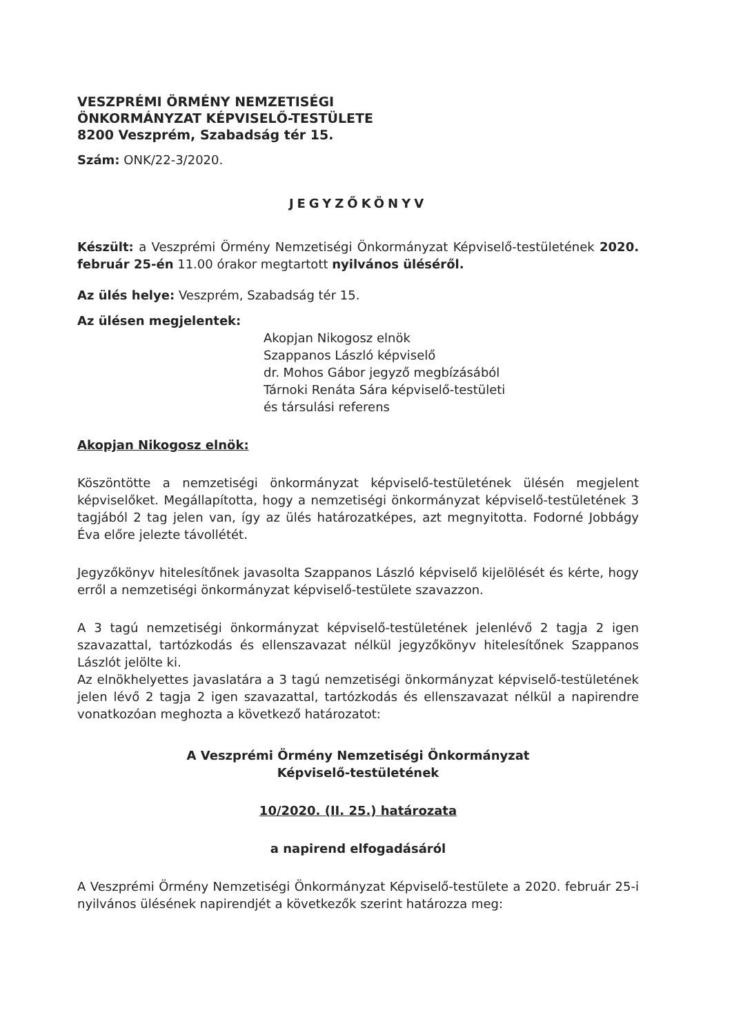VESZPRÉMI ÖRMÉNY NEMZETISÉGI
ÖNKORMÁNYZAT KÉPVISELŐ-TESTÜLETE
8200 Veszprém, Szabadság tér 15.
Szám: ONK/22-3/2020.
JEGYZŐKÖNYV
Készült: a Veszprémi Örmény Nemzetiségi Önkormányzat Képviselő-testületének 2020. február 25-én 11.00 órakor megtartott nyilvános üléséről.
Az ülés helye: Veszprém, Szabadság tér 15.
Az ülésen megjelentek:
Akopjan Nikogosz elnök
Szappanos László képviselő
dr. Mohos Gábor jegyző megbízásából
Tárnoki Renáta Sára képviselő-testületi
és társulási referens
Akopjan Nikogosz elnök:
Köszöntötte a nemzetiségi önkormányzat képviselő-testületének ülésén megjelent képviselőket. Megállapította, hogy a nemzetiségi önkormányzat képviselő-testületének 3 tagjából 2 tag jelen van, így az ülés határozatképes, azt megnyitotta. Fodorné Jobbágy Éva előre jelezte távollétét.
Jegyzőkönyv hitelesítőnek javasolta Szappanos László képviselő kijelölését és kérte, hogy erről a nemzetiségi önkormányzat képviselő-testülete szavazzon.
A 3 tagú nemzetiségi önkormányzat képviselő-testületének jelenlévő 2 tagja 2 igen szavazattal, tartózkodás és ellenszavazat nélkül jegyzőkönyv hitelesítőnek Szappanos Lászlót jelölte ki.
Az elnökhelyettes javaslatára a 3 tagú nemzetiségi önkormányzat képviselő-testületének jelen lévő 2 tagja 2 igen szavazattal, tartózkodás és ellenszavazat nélkül a napirendre vonatkozóan meghozta a következő határozatot:
A Veszprémi Örmény Nemzetiségi Önkormányzat
Képviselő-testületének
10/2020. (II. 25.) határozata
a napirend elfogadásáról
A Veszprémi Örmény Nemzetiségi Önkormányzat Képviselő-testülete a 2020. február 25-i nyilvános ülésének napirendjét a következők szerint határozza meg: